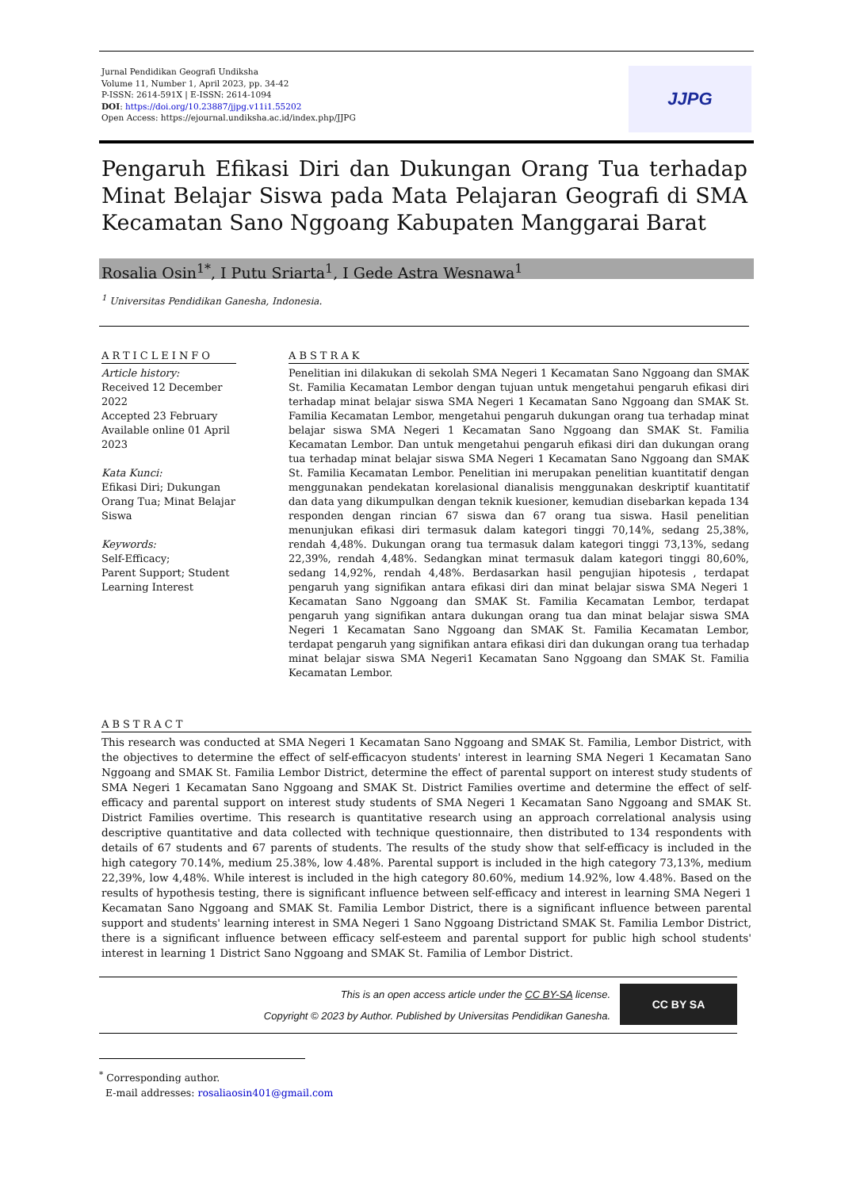Jurnal Pendidikan Geografi Undiksha
Volume 11, Number 1, April 2023, pp. 34-42
P-ISSN: 2614-591X | E-ISSN: 2614-1094
DOI: https://doi.org/10.23887/jjpg.v11i1.55202
Open Access: https://ejournal.undiksha.ac.id/index.php/JJPG
JJPG
Pengaruh Efikasi Diri dan Dukungan Orang Tua terhadap Minat Belajar Siswa pada Mata Pelajaran Geografi di SMA Kecamatan Sano Nggoang Kabupaten Manggarai Barat
Rosalia Osin<sup>1*</sup>, I Putu Sriarta<sup>1</sup>, I Gede Astra Wesnawa<sup>1</sup>
<sup>1</sup> Universitas Pendidikan Ganesha, Indonesia.
ARTICLEINFO
Article history:
Received 12 December 2022
Accepted 23 February
Available online 01 April 2023
Kata Kunci:
Efikasi Diri; Dukungan Orang Tua; Minat Belajar Siswa
Keywords:
Self-Efficacy;
Parent Support; Student Learning Interest
ABSTRAK
Penelitian ini dilakukan di sekolah SMA Negeri 1 Kecamatan Sano Nggoang dan SMAK St. Familia Kecamatan Lembor dengan tujuan untuk mengetahui pengaruh efikasi diri terhadap minat belajar siswa SMA Negeri 1 Kecamatan Sano Nggoang dan SMAK St. Familia Kecamatan Lembor, mengetahui pengaruh dukungan orang tua terhadap minat belajar siswa SMA Negeri 1 Kecamatan Sano Nggoang dan SMAK St. Familia Kecamatan Lembor. Dan untuk mengetahui pengaruh efikasi diri dan dukungan orang tua terhadap minat belajar siswa SMA Negeri 1 Kecamatan Sano Nggoang dan SMAK St. Familia Kecamatan Lembor. Penelitian ini merupakan penelitian kuantitatif dengan menggunakan pendekatan korelasional dianalisis menggunakan deskriptif kuantitatif dan data yang dikumpulkan dengan teknik kuesioner, kemudian disebarkan kepada 134 responden dengan rincian 67 siswa dan 67 orang tua siswa. Hasil penelitian menunjukan efikasi diri termasuk dalam kategori tinggi 70,14%, sedang 25,38%, rendah 4,48%. Dukungan orang tua termasuk dalam kategori tinggi 73,13%, sedang 22,39%, rendah 4,48%. Sedangkan minat termasuk dalam kategori tinggi 80,60%, sedang 14,92%, rendah 4,48%. Berdasarkan hasil pengujian hipotesis , terdapat pengaruh yang signifikan antara efikasi diri dan minat belajar siswa SMA Negeri 1 Kecamatan Sano Nggoang dan SMAK St. Familia Kecamatan Lembor, terdapat pengaruh yang signifikan antara dukungan orang tua dan minat belajar siswa SMA Negeri 1 Kecamatan Sano Nggoang dan SMAK St. Familia Kecamatan Lembor, terdapat pengaruh yang signifikan antara efikasi diri dan dukungan orang tua terhadap minat belajar siswa SMA Negeri1 Kecamatan Sano Nggoang dan SMAK St. Familia Kecamatan Lembor.
ABSTRACT
This research was conducted at SMA Negeri 1 Kecamatan Sano Nggoang and SMAK St. Familia, Lembor District, with the objectives to determine the effect of self-efficacyon students' interest in learning SMA Negeri 1 Kecamatan Sano Nggoang and SMAK St. Familia Lembor District, determine the effect of parental support on interest study students of SMA Negeri 1 Kecamatan Sano Nggoang and SMAK St. District Families overtime and determine the effect of self-efficacy and parental support on interest study students of SMA Negeri 1 Kecamatan Sano Nggoang and SMAK St. District Families overtime. This research is quantitative research using an approach correlational analysis using descriptive quantitative and data collected with technique questionnaire, then distributed to 134 respondents with details of 67 students and 67 parents of students. The results of the study show that self-efficacy is included in the high category 70.14%, medium 25.38%, low 4.48%. Parental support is included in the high category 73,13%, medium 22,39%, low 4,48%. While interest is included in the high category 80.60%, medium 14.92%, low 4.48%. Based on the results of hypothesis testing, there is significant influence between self-efficacy and interest in learning SMA Negeri 1 Kecamatan Sano Nggoang and SMAK St. Familia Lembor District, there is a significant influence between parental support and students' learning interest in SMA Negeri 1 Sano Nggoang Districtand SMAK St. Familia Lembor District, there is a significant influence between efficacy self-esteem and parental support for public high school students' interest in learning 1 District Sano Nggoang and SMAK St. Familia of Lembor District.
This is an open access article under the CC BY-SA license.
Copyright © 2023 by Author. Published by Universitas Pendidikan Ganesha.
CC BY SA
<sup>*</sup> Corresponding author.
E-mail addresses: rosaliaosin401@gmail.com